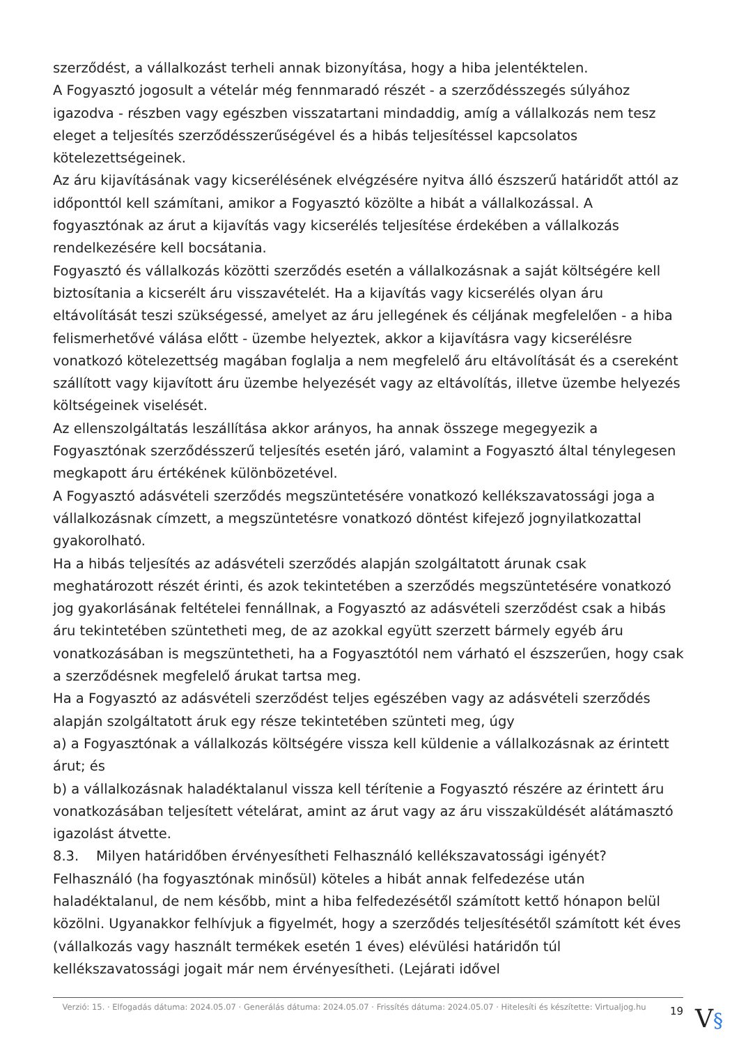szerződést, a vállalkozást terheli annak bizonyítása, hogy a hiba jelentéktelen.
A Fogyasztó jogosult a vételár még fennmaradó részét - a szerződésszegés súlyához igazodva - részben vagy egészben visszatartani mindaddig, amíg a vállalkozás nem tesz eleget a teljesítés szerződésszerűségével és a hibás teljesítéssel kapcsolatos kötelezettségeinek.
Az áru kijavításának vagy kicserélésének elvégzésére nyitva álló észszerű határidőt attól az időponttól kell számítani, amikor a Fogyasztó közölte a hibát a vállalkozással. A fogyasztónak az árut a kijavítás vagy kicserélés teljesítése érdekében a vállalkozás rendelkezésére kell bocsátania.
Fogyasztó és vállalkozás közötti szerződés esetén a vállalkozásnak a saját költségére kell biztosítania a kicserélt áru visszavételét. Ha a kijavítás vagy kicserélés olyan áru eltávolítását teszi szükségessé, amelyet az áru jellegének és céljának megfelelően - a hiba felismerhetővé válása előtt - üzembe helyeztek, akkor a kijavításra vagy kicserélésre vonatkozó kötelezettség magában foglalja a nem megfelelő áru eltávolítását és a csereként szállított vagy kijavított áru üzembe helyezését vagy az eltávolítás, illetve üzembe helyezés költségeinek viselését.
Az ellenszolgáltatás leszállítása akkor arányos, ha annak összege megegyezik a Fogyasztónak szerződésszerű teljesítés esetén járó, valamint a Fogyasztó által ténylegesen megkapott áru értékének különbözetével.
A Fogyasztó adásvételi szerződés megszüntetésére vonatkozó kellékszavatossági joga a vállalkozásnak címzett, a megszüntetésre vonatkozó döntést kifejező jognyilatkozattal gyakorolható.
Ha a hibás teljesítés az adásvételi szerződés alapján szolgáltatott árunak csak meghatározott részét érinti, és azok tekintetében a szerződés megszüntetésére vonatkozó jog gyakorlásának feltételei fennállnak, a Fogyasztó az adásvételi szerződést csak a hibás áru tekintetében szüntetheti meg, de az azokkal együtt szerzett bármely egyéb áru vonatkozásában is megszüntetheti, ha a Fogyasztótól nem várható el észszerűen, hogy csak a szerződésnek megfelelő árukat tartsa meg.
Ha a Fogyasztó az adásvételi szerződést teljes egészében vagy az adásvételi szerződés alapján szolgáltatott áruk egy része tekintetében szünteti meg, úgy
a) a Fogyasztónak a vállalkozás költségére vissza kell küldenie a vállalkozásnak az érintett árut; és
b) a vállalkozásnak haladéktalanul vissza kell térítenie a Fogyasztó részére az érintett áru vonatkozásában teljesített vételárat, amint az árut vagy az áru visszaküldését alátámasztó igazolást átvette.
8.3. Milyen határidőben érvényesítheti Felhasználó kellékszavatossági igényét?
Felhasználó (ha fogyasztónak minősül) köteles a hibát annak felfedezése után haladéktalanul, de nem később, mint a hiba felfedezésétől számított kettő hónapon belül közölni. Ugyanakkor felhívjuk a figyelmét, hogy a szerződés teljesítésétől számított két éves (vállalkozás vagy használt termékek esetén 1 éves) elévülési határidőn túl kellékszavatossági jogait már nem érvényesítheti. (Lejárati idővel
Verzió: 15. · Elfogadás dátuma: 2024.05.07 · Generálás dátuma: 2024.05.07 · Frissítés dátuma: 2024.05.07 · Hitelesíti és készítette: Virtualjog.hu
19
V§